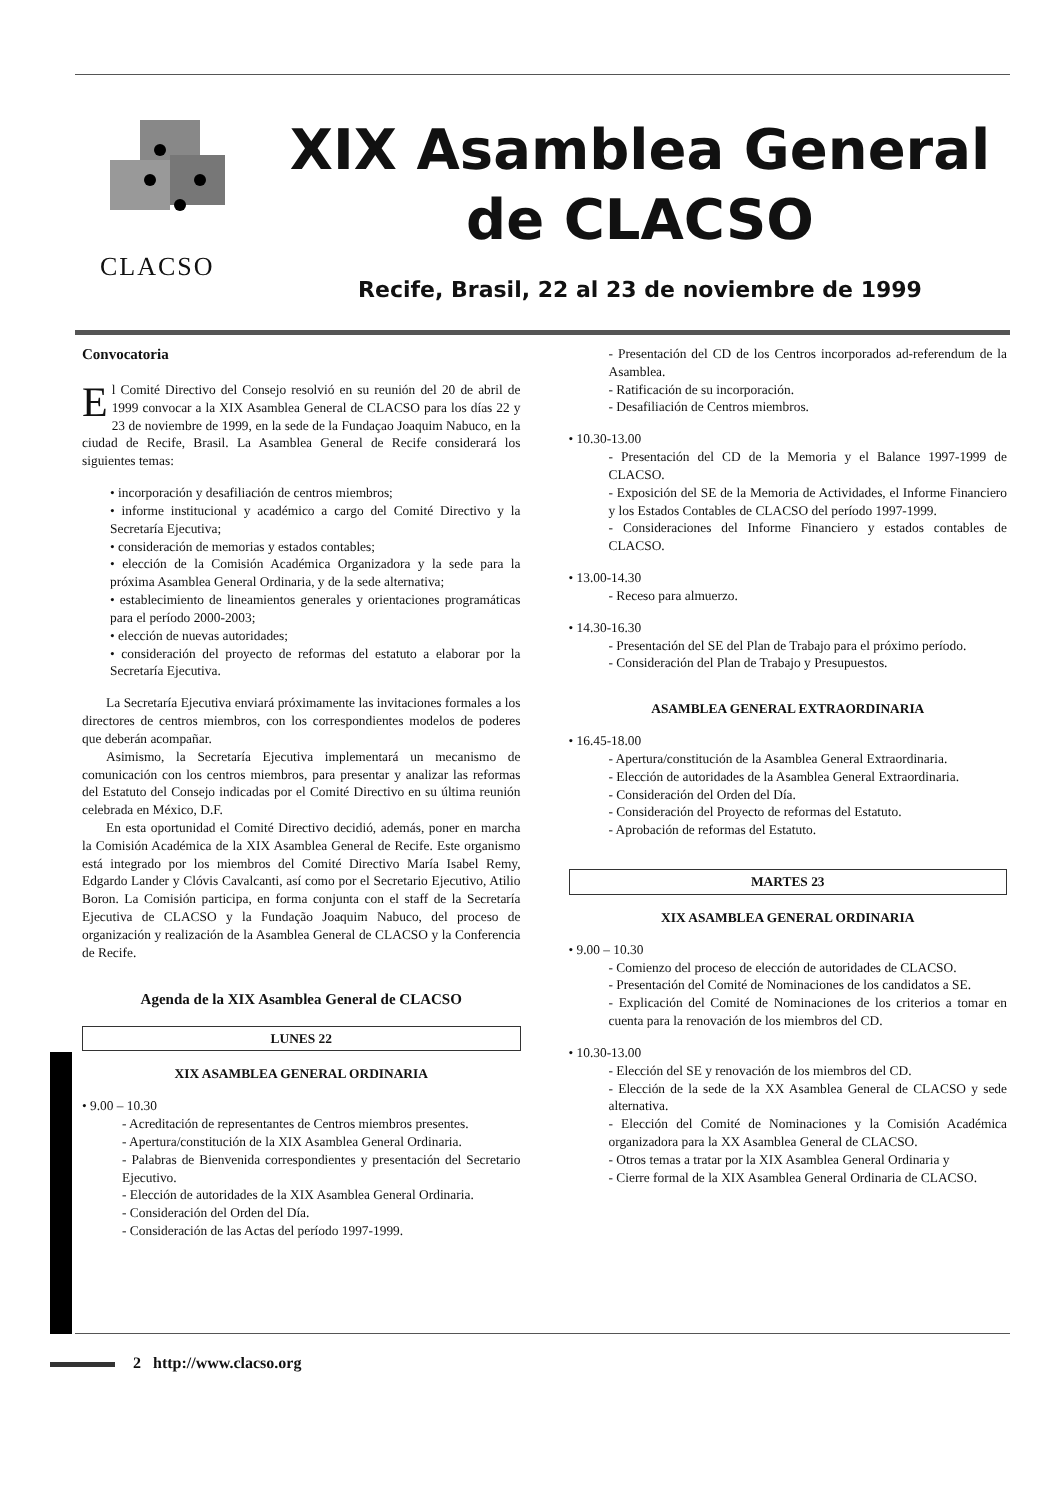CLACSO
XIX Asamblea General
de CLACSO
Recife, Brasil, 22 al 23 de noviembre de 1999
Convocatoria
El Comité Directivo del Consejo resolvió en su reunión del 20 de abril de 1999 convocar a la XIX Asamblea General de CLACSO para los días 22 y 23 de noviembre de 1999, en la sede de la Fundaçao Joaquim Nabuco, en la ciudad de Recife, Brasil. La Asamblea General de Recife considerará los siguientes temas:
• incorporación y desafiliación de centros miembros;
• informe institucional y académico a cargo del Comité Directivo y la Secretaría Ejecutiva;
• consideración de memorias y estados contables;
• elección de la Comisión Académica Organizadora y la sede para la próxima Asamblea General Ordinaria, y de la sede alternativa;
• establecimiento de lineamientos generales y orientaciones programáticas para el período 2000-2003;
• elección de nuevas autoridades;
• consideración del proyecto de reformas del estatuto a elaborar por la Secretaría Ejecutiva.
La Secretaría Ejecutiva enviará próximamente las invitaciones formales a los directores de centros miembros, con los correspondientes modelos de poderes que deberán acompañar.
Asimismo, la Secretaría Ejecutiva implementará un mecanismo de comunicación con los centros miembros, para presentar y analizar las reformas del Estatuto del Consejo indicadas por el Comité Directivo en su última reunión celebrada en México, D.F.
En esta oportunidad el Comité Directivo decidió, además, poner en marcha la Comisión Académica de la XIX Asamblea General de Recife. Este organismo está integrado por los miembros del Comité Directivo María Isabel Remy, Edgardo Lander y Clóvis Cavalcanti, así como por el Secretario Ejecutivo, Atilio Boron. La Comisión participa, en forma conjunta con el staff de la Secretaría Ejecutiva de CLACSO y la Fundação Joaquim Nabuco, del proceso de organización y realización de la Asamblea General de CLACSO y la Conferencia de Recife.
Agenda de la XIX Asamblea General de CLACSO
LUNES 22
XIX ASAMBLEA GENERAL ORDINARIA
• 9.00 – 10.30
- Acreditación de representantes de Centros miembros presentes.
- Apertura/constitución de la XIX Asamblea General Ordinaria.
- Palabras de Bienvenida correspondientes y presentación del Secretario Ejecutivo.
- Elección de autoridades de la XIX Asamblea General Ordinaria.
- Consideración del Orden del Día.
- Consideración de las Actas del período 1997-1999.
- Presentación del CD de los Centros incorporados ad-referendum de la Asamblea.
- Ratificación de su incorporación.
- Desafiliación de Centros miembros.
• 10.30-13.00
- Presentación del CD de la Memoria y el Balance 1997-1999 de CLACSO.
- Exposición del SE de la Memoria de Actividades, el Informe Financiero y los Estados Contables de CLACSO del período 1997-1999.
- Consideraciones del Informe Financiero y estados contables de CLACSO.
• 13.00-14.30
- Receso para almuerzo.
• 14.30-16.30
- Presentación del SE del Plan de Trabajo para el próximo período.
- Consideración del Plan de Trabajo y Presupuestos.
ASAMBLEA GENERAL EXTRAORDINARIA
• 16.45-18.00
- Apertura/constitución de la Asamblea General Extraordinaria.
- Elección de autoridades de la Asamblea General Extraordinaria.
- Consideración del Orden del Día.
- Consideración del Proyecto de reformas del Estatuto.
- Aprobación de reformas del Estatuto.
MARTES 23
XIX ASAMBLEA GENERAL ORDINARIA
• 9.00 – 10.30
- Comienzo del proceso de elección de autoridades de CLACSO.
- Presentación del Comité de Nominaciones de los candidatos a SE.
- Explicación del Comité de Nominaciones de los criterios a tomar en cuenta para la renovación de los miembros del CD.
• 10.30-13.00
- Elección del SE y renovación de los miembros del CD.
- Elección de la sede de la XX Asamblea General de CLACSO y sede alternativa.
- Elección del Comité de Nominaciones y la Comisión Académica organizadora para la XX Asamblea General de CLACSO.
- Otros temas a tratar por la XIX Asamblea General Ordinaria y
- Cierre formal de la XIX Asamblea General Ordinaria de CLACSO.
2 http://www.clacso.org